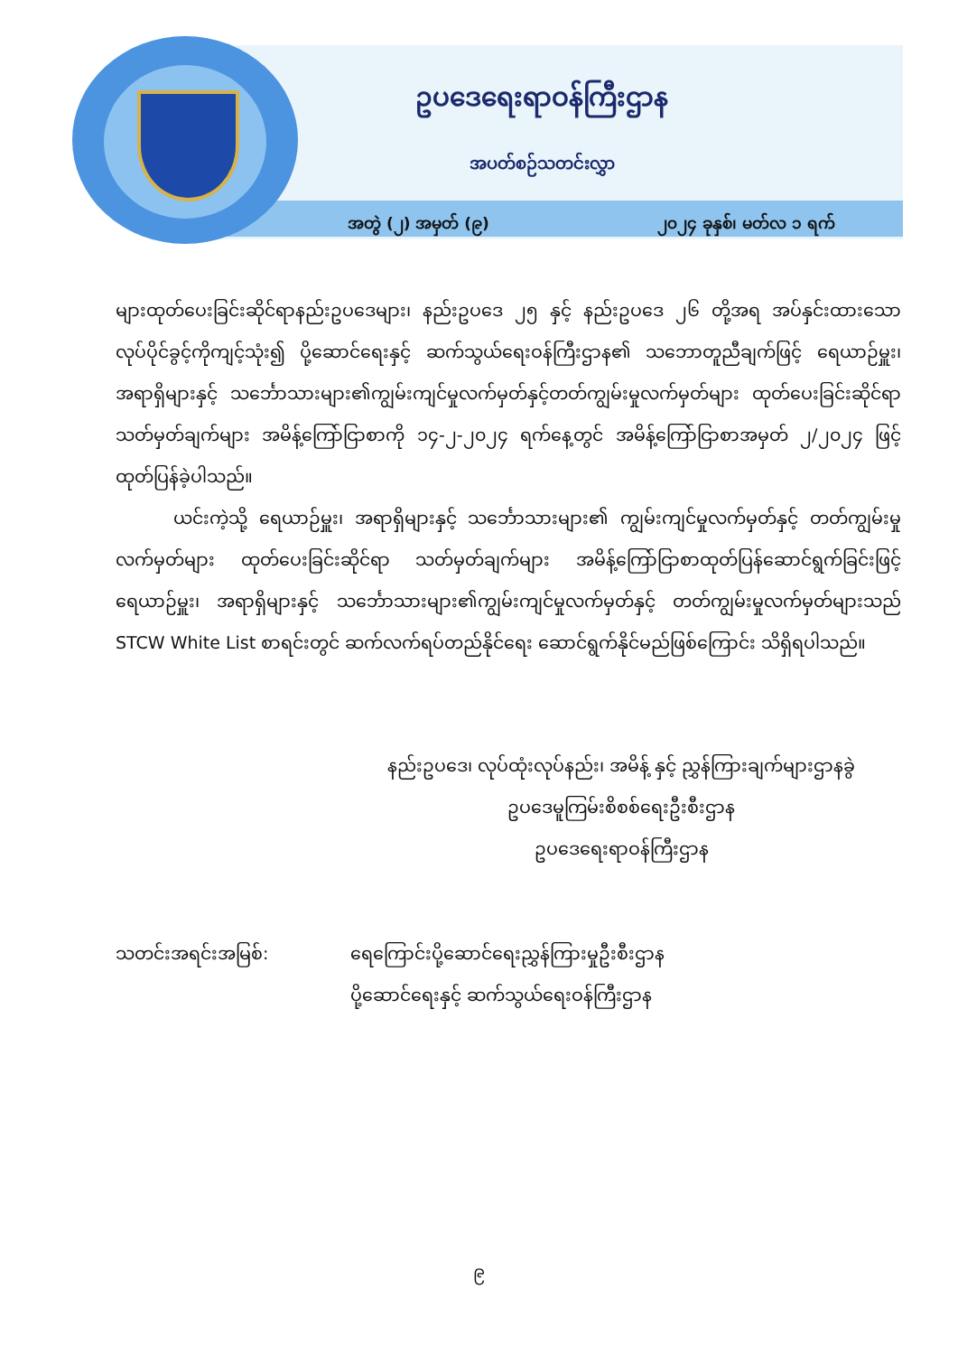ဥပဒေရေးရာဝန်ကြီးဌာန
အပတ်စဉ်သတင်းလွှာ
အတွဲ (၂) အမှတ် (၉) ၂၀၂၄ ခုနှစ်၊ မတ်လ ၁ ရက်
များထုတ်ပေးခြင်းဆိုင်ရာနည်းဥပဒေများ၊ နည်းဥပဒေ ၂၅ နှင့် နည်းဥပဒေ ၂၆ တို့အရ အပ်နှင်းထားသောလုပ်ပိုင်ခွင့်ကိုကျင့်သုံး၍ ပို့ဆောင်ရေးနှင့် ဆက်သွယ်ရေးဝန်ကြီးဌာန၏ သဘောတူညီချက်ဖြင့် ရေယာဉ်မှူး၊အရာရှိများနှင့် သင်္ဘောသားများ၏ကျွမ်းကျင်မှုလက်မှတ်နှင့်တတ်ကျွမ်းမှုလက်မှတ်များ ထုတ်ပေးခြင်းဆိုင်ရာ သတ်မှတ်ချက်များ အမိန့်ကြော်ငြာစာကို ၁၄-၂-၂၀၂၄ ရက်နေ့တွင် အမိန့်ကြော်ငြာစာအမှတ် ၂/၂၀၂၄ ဖြင့် ထုတ်ပြန်ခဲ့ပါသည်။
ယင်းကဲ့သို့ ရေယာဉ်မှူး၊ အရာရှိများနှင့် သင်္ဘောသားများ၏ ကျွမ်းကျင်မှုလက်မှတ်နှင့် တတ်ကျွမ်းမှုလက်မှတ်များ ထုတ်ပေးခြင်းဆိုင်ရာ သတ်မှတ်ချက်များ အမိန့်ကြော်ငြာစာထုတ်ပြန်ဆောင်ရွက်ခြင်းဖြင့် ရေယာဉ်မှူး၊ အရာရှိများနှင့် သင်္ဘောသားများ၏ကျွမ်းကျင်မှုလက်မှတ်နှင့် တတ်ကျွမ်းမှုလက်မှတ်များသည် STCW White List စာရင်းတွင် ဆက်လက်ရပ်တည်နိုင်ရေး ဆောင်ရွက်နိုင်မည်ဖြစ်ကြောင်း သိရှိရပါသည်။
နည်းဥပဒေ၊ လုပ်ထုံးလုပ်နည်း၊ အမိန့် နှင့် ညွှန်ကြားချက်များဌာနခွဲ
ဥပဒေမူကြမ်းစိစစ်ရေးဦးစီးဌာန
ဥပဒေရေးရာဝန်ကြီးဌာန
သတင်းအရင်းအမြစ်: ရေကြောင်းပို့ဆောင်ရေးညွှန်ကြားမှုဦးစီးဌာန
ပို့ဆောင်ရေးနှင့် ဆက်သွယ်ရေးဝန်ကြီးဌာန
၉